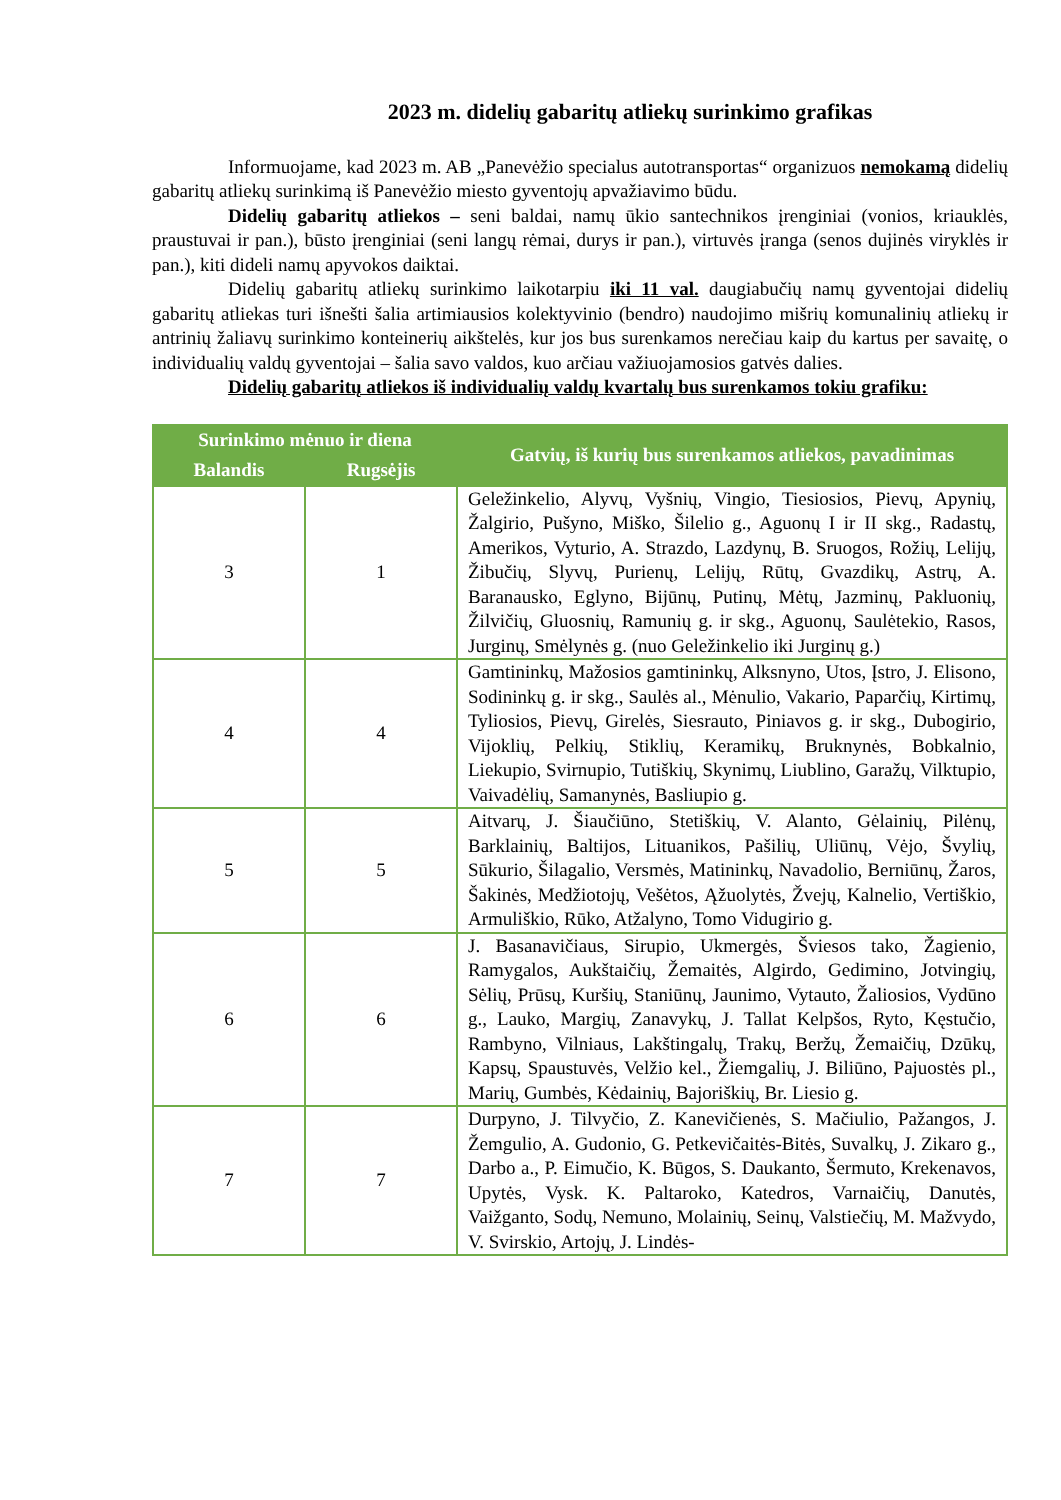2023 m. didelių gabaritų atliekų surinkimo grafikas
Informuojame, kad 2023 m. AB „Panevėžio specialus autotransportas“ organizuos nemokamą didelių gabaritų atliekų surinkimą iš Panevėžio miesto gyventojų apvažiavimo būdu.
Didelių gabaritų atliekos – seni baldai, namų ūkio santechnikos įrenginiai (vonios, kriauklės, praustuvai ir pan.), būsto įrenginiai (seni langų rėmai, durys ir pan.), virtuvės įranga (senos dujinės viryklės ir pan.), kiti dideli namų apyvokos daiktai.
Didelių gabaritų atliekų surinkimo laikotarpiu iki 11 val. daugiabučių namų gyventojai didelių gabaritų atliekas turi išnešti šalia artimiausios kolektyvinio (bendro) naudojimo mišrių komunalinių atliekų ir antrinių žaliavų surinkimo konteinerių aikštelės, kur jos bus surenkamos nerečiau kaip du kartus per savaitę, o individualių valdų gyventojai – šalia savo valdos, kuo arčiau važiuojamosios gatvės dalies.
Didelių gabaritų atliekos iš individualių valdų kvartalų bus surenkamos tokiu grafiku:
| Surinkimo mėnuo ir diena | | Gatvių, iš kurių bus surenkamos atliekos, pavadinimas |
| --- | --- | --- |
| Balandis | Rugsėjis | |
| 3 | 1 | Geležinkelio, Alyvų, Vyšnių, Vingio, Tiesiosios, Pievų, Apynių, Žalgirio, Pušyno, Miško, Šilelio g., Aguonų I ir II skg., Radastų, Amerikos, Vyturio, A. Strazdo, Lazdynų, B. Sruogos, Rožių, Lelijų, Žibučių, Slyvų, Purienų, Lelijų, Rūtų, Gvazdikų, Astrų, A. Baranausko, Eglyno, Bijūnų, Putinų, Mėtų, Jazminų, Pakluonių, Žilvičių, Gluosnių, Ramunių g. ir skg., Aguonų, Saulėtekio, Rasos, Jurginų, Smėlynės g. (nuo Geležinkelio iki Jurginų g.) |
| 4 | 4 | Gamtininkų, Mažosios gamtininkų, Alksnyno, Utos, Įstro, J. Elisono, Sodininkų g. ir skg., Saulės al., Mėnulio, Vakario, Paparčių, Kirtimų, Tyliosios, Pievų, Girelės, Siesrauto, Piniavos g. ir skg., Dubogirio, Vijoklių, Pelkių, Stiklių, Keramikų, Bruknynės, Bobkalnio, Liekupio, Svirnupio, Tutiškių, Skynimų, Liublino, Garažų, Vilktupio, Vaivadėlių, Samanynės, Basliupio g. |
| 5 | 5 | Aitvarų, J. Šiaučiūno, Stetiškių, V. Alanto, Gėlainių, Pilėnų, Barklainių, Baltijos, Lituanikos, Pašilių, Uliūnų, Vėjo, Švylių, Sūkurio, Šilagalio, Versmės, Matininkų, Navadolio, Berniūnų, Žaros, Šakinės, Medžiotojų, Vešėtos, Ąžuolytės, Žvejų, Kalnelio, Vertiškio, Armuliškio, Rūko, Atžalyno, Tomo Vidugirio g. |
| 6 | 6 | J. Basanavičiaus, Sirupio, Ukmergės, Šviesos tako, Žagienio, Ramygalos, Aukštaičių, Žemaitės, Algirdo, Gedimino, Jotvingių, Sėlių, Prūsų, Kuršių, Staniūnų, Jaunimo, Vytauto, Žaliosios, Vydūno g., Lauko, Margių, Zanavykų, J. Tallat Kelpšos, Ryto, Kęstučio, Rambyno, Vilniaus, Lakštingalų, Trakų, Beržų, Žemaičių, Dzūkų, Kapsų, Spaustuvės, Velžio kel., Žiemgalių, J. Biliūno, Pajuostės pl., Marių, Gumbės, Kėdainių, Bajoriškių, Br. Liesio g. |
| 7 | 7 | Durpyno, J. Tilvyčio, Z. Kanevičienės, S. Mačiulio, Pažangos, J. Žemgulio, A. Gudonio, G. Petkevičaitės-Bitės, Suvalkų, J. Zikaro g., Darbo a., P. Eimučio, K. Būgos, S. Daukanto, Šermuto, Krekenavos, Upytės, Vysk. K. Paltaroko, Katedros, Varnaičių, Danutės, Vaižganto, Sodų, Nemuno, Molainių, Seinų, Valstiečių, M. Mažvydo, V. Svirskio, Artojų, J. Lindės- |